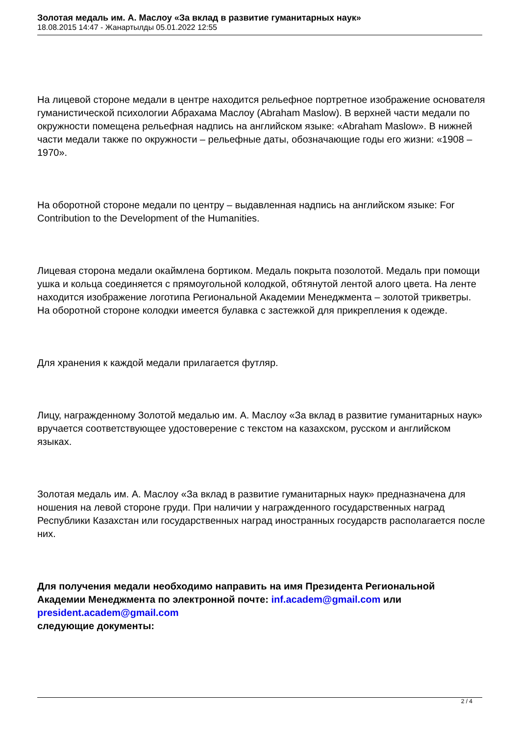Золотая медаль им. А. Маслоу «За вклад в развитие гуманитарных наук»
18.08.2015 14:47 - Жанартылды 05.01.2022 12:55
На лицевой стороне медали в центре находится рельефное портретное изображение основателя гуманистической психологии Абрахама Маслоу (Abraham Maslow). В верхней части медали по окружности помещена рельефная надпись на английском языке: «Abraham Maslow». В нижней части медали также по окружности – рельефные даты, обозначающие годы его жизни: «1908 – 1970».
На оборотной стороне медали по центру – выдавленная надпись на английском языке: For Contribution to the Development of the Humanities.
Лицевая сторона медали окаймлена бортиком. Медаль покрыта позолотой. Медаль при помощи ушка и кольца соединяется с прямоугольной колодкой, обтянутой лентой алого цвета. На ленте находится изображение логотипа Региональной Академии Менеджмента – золотой трикветры. На оборотной стороне колодки имеется булавка с застежкой для прикрепления к одежде.
Для хранения к каждой медали прилагается футляр.
Лицу, награжденному Золотой медалью им. А. Маслоу «За вклад в развитие гуманитарных наук» вручается соответствующее удостоверение с текстом на казахском, русском и английском языках.
Золотая медаль им. А. Маслоу «За вклад в развитие гуманитарных наук» предназначена для ношения на левой стороне груди. При наличии у награжденного государственных наград Республики Казахстан или государственных наград иностранных государств располагается после них.
Для получения медали необходимо направить на имя Президента Региональной Академии Менеджмента по электронной почте: inf.academ@gmail.com или president.academ@gmail.com
следующие документы:
2 / 4